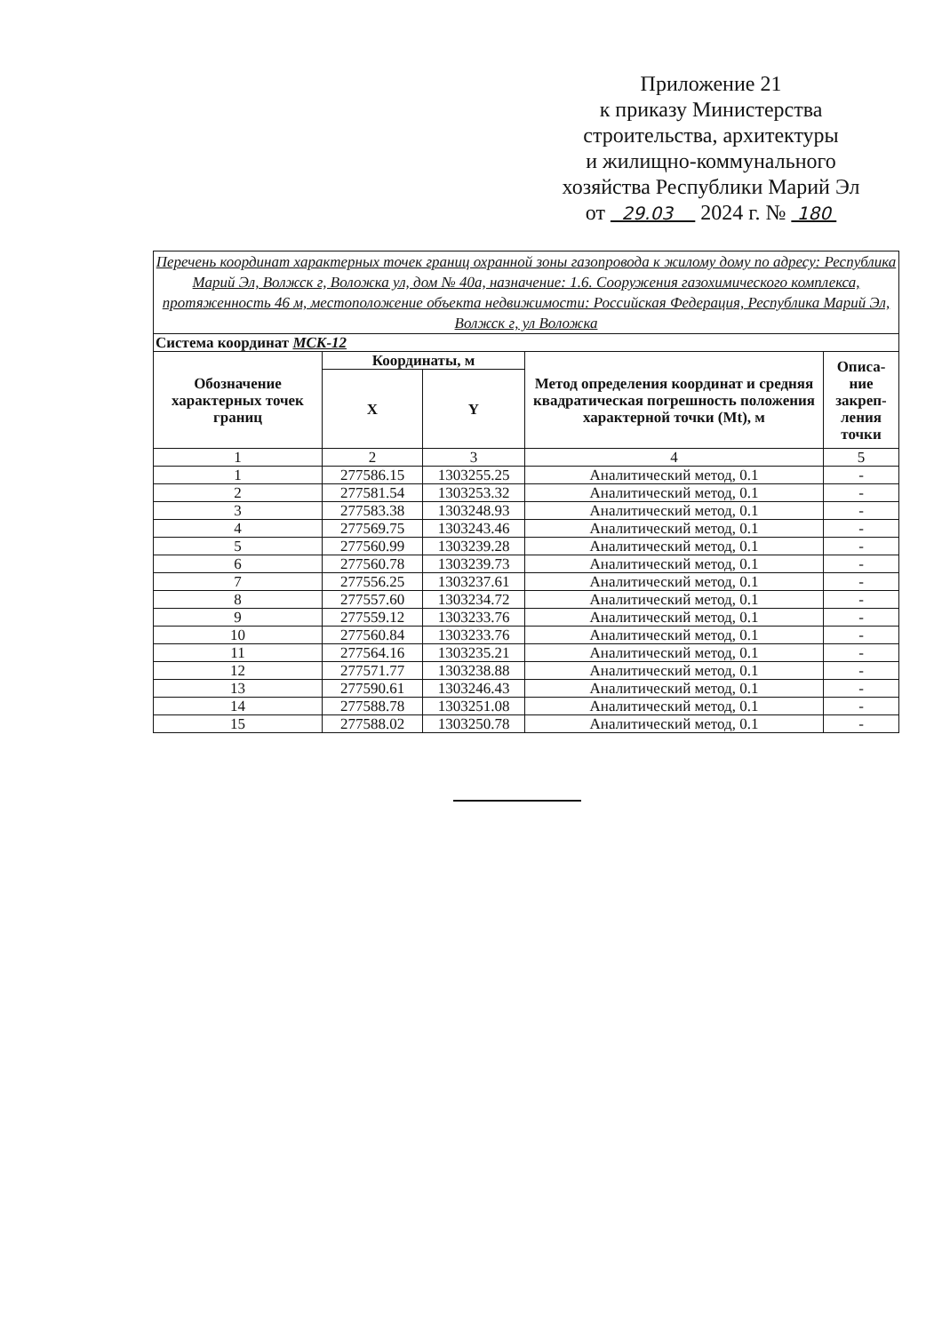Приложение 21
к приказу Министерства
строительства, архитектуры
и жилищно-коммунального
хозяйства Республики Марий Эл
от 29.03 2024 г. № 180
| Перечень координат характерных точек границ охранной зоны газопровода к жилому дому по адресу: Республика Марий Эл, Волжск г, Воложка ул, дом № 40а, назначение: 1.6. Сооружения газохимического комплекса, протяженность 46 м, местоположение объекта недвижимости: Российская Федерация, Республика Марий Эл, Волжск г, ул Воложка | | | | |
| Система координат МСК-12 | | | | |
| Обозначение характерных точек границ | Координаты, м | | Метод определения координат и средняя квадратическая погрешность положения характерной точки (Mt), м | Описа-ние закреп-ления точки |
| | X | Y | | |
| 1 | 2 | 3 | 4 | 5 |
| 1 | 277586.15 | 1303255.25 | Аналитический метод, 0.1 | - |
| 2 | 277581.54 | 1303253.32 | Аналитический метод, 0.1 | - |
| 3 | 277583.38 | 1303248.93 | Аналитический метод, 0.1 | - |
| 4 | 277569.75 | 1303243.46 | Аналитический метод, 0.1 | - |
| 5 | 277560.99 | 1303239.28 | Аналитический метод, 0.1 | - |
| 6 | 277560.78 | 1303239.73 | Аналитический метод, 0.1 | - |
| 7 | 277556.25 | 1303237.61 | Аналитический метод, 0.1 | - |
| 8 | 277557.60 | 1303234.72 | Аналитический метод, 0.1 | - |
| 9 | 277559.12 | 1303233.76 | Аналитический метод, 0.1 | - |
| 10 | 277560.84 | 1303233.76 | Аналитический метод, 0.1 | - |
| 11 | 277564.16 | 1303235.21 | Аналитический метод, 0.1 | - |
| 12 | 277571.77 | 1303238.88 | Аналитический метод, 0.1 | - |
| 13 | 277590.61 | 1303246.43 | Аналитический метод, 0.1 | - |
| 14 | 277588.78 | 1303251.08 | Аналитический метод, 0.1 | - |
| 15 | 277588.02 | 1303250.78 | Аналитический метод, 0.1 | - |